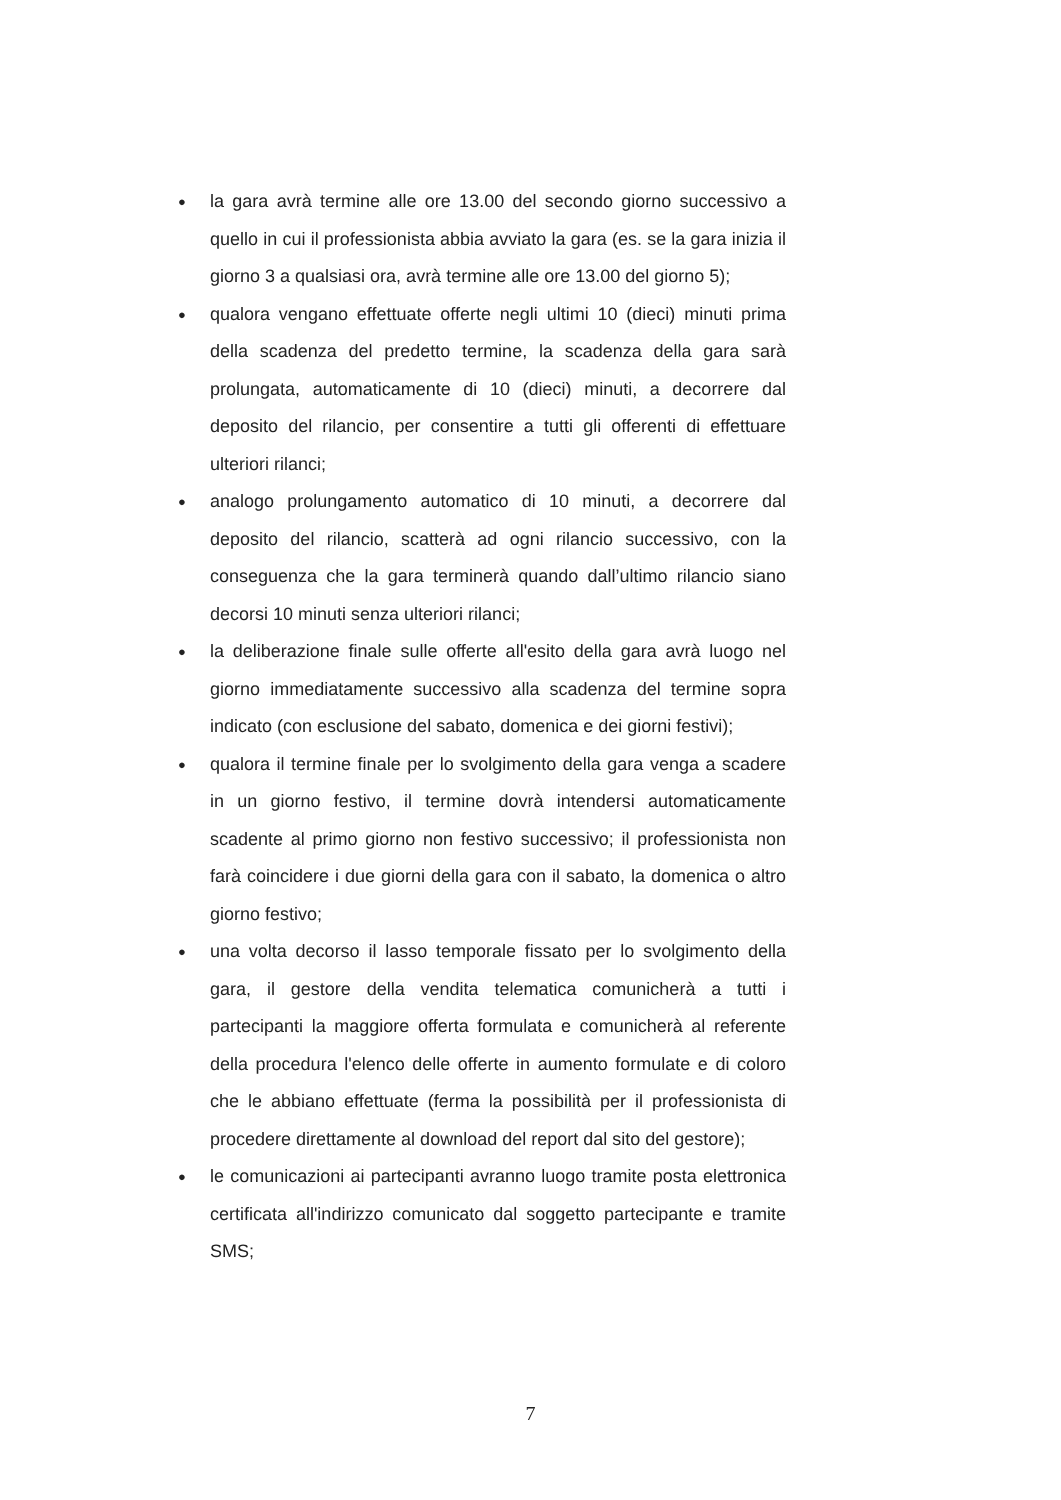● la gara avrà termine alle ore 13.00 del secondo giorno successivo a quello in cui il professionista abbia avviato la gara (es. se la gara inizia il giorno 3 a qualsiasi ora, avrà termine alle ore 13.00 del giorno 5);
● qualora vengano effettuate offerte negli ultimi 10 (dieci) minuti prima della scadenza del predetto termine, la scadenza della gara sarà prolungata, automaticamente di 10 (dieci) minuti, a decorrere dal deposito del rilancio, per consentire a tutti gli offerenti di effettuare ulteriori rilanci;
● analogo prolungamento automatico di 10 minuti, a decorrere dal deposito del rilancio, scatterà ad ogni rilancio successivo, con la conseguenza che la gara terminerà quando dall’ultimo rilancio siano decorsi 10 minuti senza ulteriori rilanci;
● la deliberazione finale sulle offerte all'esito della gara avrà luogo nel giorno immediatamente successivo alla scadenza del termine sopra indicato (con esclusione del sabato, domenica e dei giorni festivi);
● qualora il termine finale per lo svolgimento della gara venga a scadere in un giorno festivo, il termine dovrà intendersi automaticamente scadente al primo giorno non festivo successivo; il professionista non farà coincidere i due giorni della gara con il sabato, la domenica o altro giorno festivo;
● una volta decorso il lasso temporale fissato per lo svolgimento della gara, il gestore della vendita telematica comunicherà a tutti i partecipanti la maggiore offerta formulata e comunicherà al referente della procedura l'elenco delle offerte in aumento formulate e di coloro che le abbiano effettuate (ferma la possibilità per il professionista di procedere direttamente al download del report dal sito del gestore);
● le comunicazioni ai partecipanti avranno luogo tramite posta elettronica certificata all'indirizzo comunicato dal soggetto partecipante e tramite SMS;
7